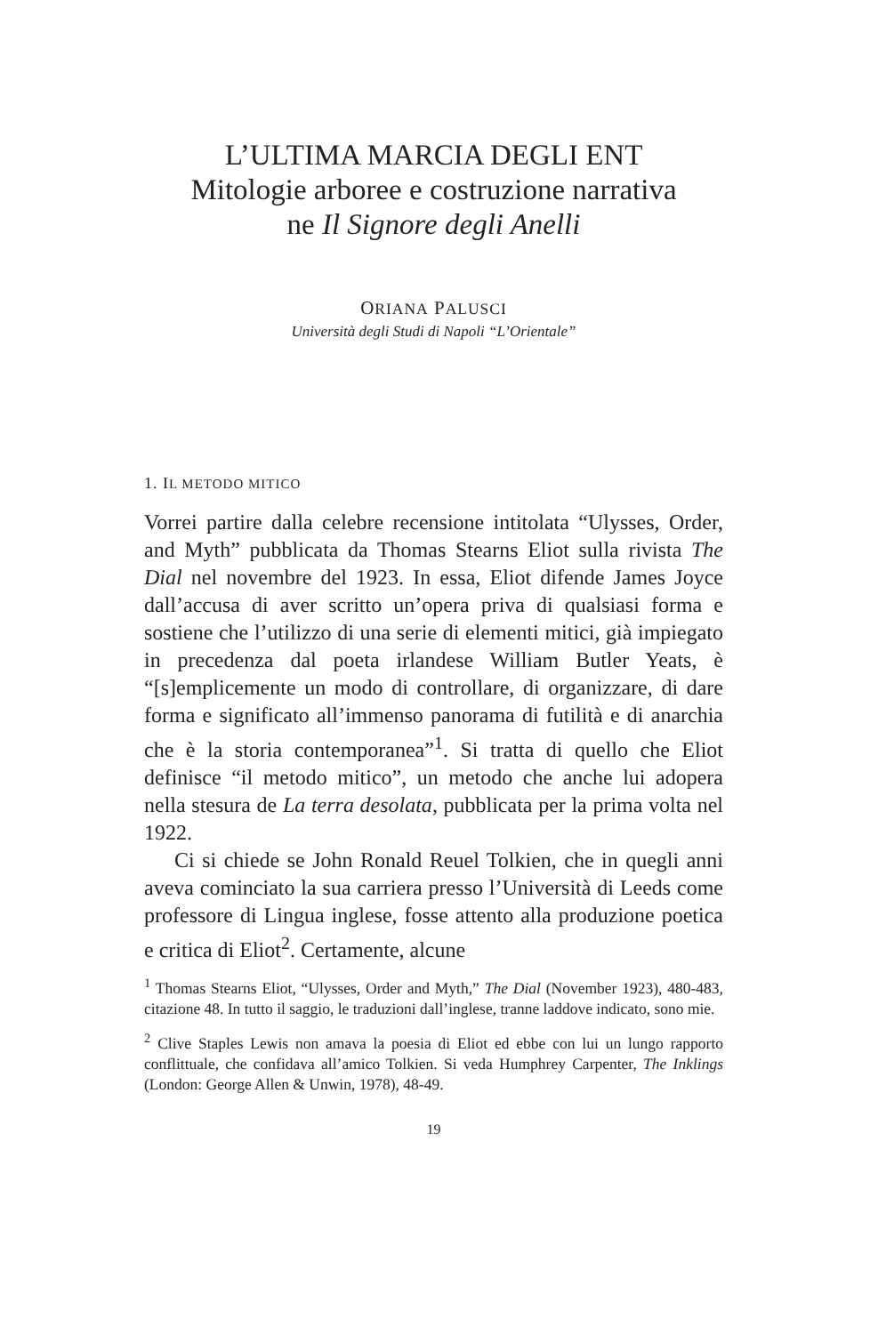L’ULTIMA MARCIA DEGLI ENT
Mitologie arboree e costruzione narrativa
ne Il Signore degli Anelli
ORIANA PALUSCI
Università degli Studi di Napoli “L’Orientale”
1. IL METODO MITICO
Vorrei partire dalla celebre recensione intitolata “Ulysses, Order, and Myth” pubblicata da Thomas Stearns Eliot sulla rivista The Dial nel novembre del 1923. In essa, Eliot difende James Joyce dall’accusa di aver scritto un’opera priva di qualsiasi forma e sostiene che l’utilizzo di una serie di elementi mitici, già impiegato in precedenza dal poeta irlandese William Butler Yeats, è “[s]emplicemente un modo di controllare, di organizzare, di dare forma e significato all’immenso panorama di futilità e di anarchia che è la storia contemporanea”<sup>1</sup>. Si tratta di quello che Eliot definisce “il metodo mitico”, un metodo che anche lui adopera nella stesura de La terra desolata, pubblicata per la prima volta nel 1922.
Ci si chiede se John Ronald Reuel Tolkien, che in quegli anni aveva cominciato la sua carriera presso l’Università di Leeds come professore di Lingua inglese, fosse attento alla produzione poetica e critica di Eliot<sup>2</sup>. Certamente, alcune
<sup>1</sup> Thomas Stearns Eliot, “Ulysses, Order and Myth,” The Dial (November 1923), 480-483, citazione 48. In tutto il saggio, le traduzioni dall’inglese, tranne laddove indicato, sono mie.
<sup>2</sup> Clive Staples Lewis non amava la poesia di Eliot ed ebbe con lui un lungo rapporto conflittuale, che confidava all’amico Tolkien. Si veda Humphrey Carpenter, The Inklings (London: George Allen & Unwin, 1978), 48-49.
19